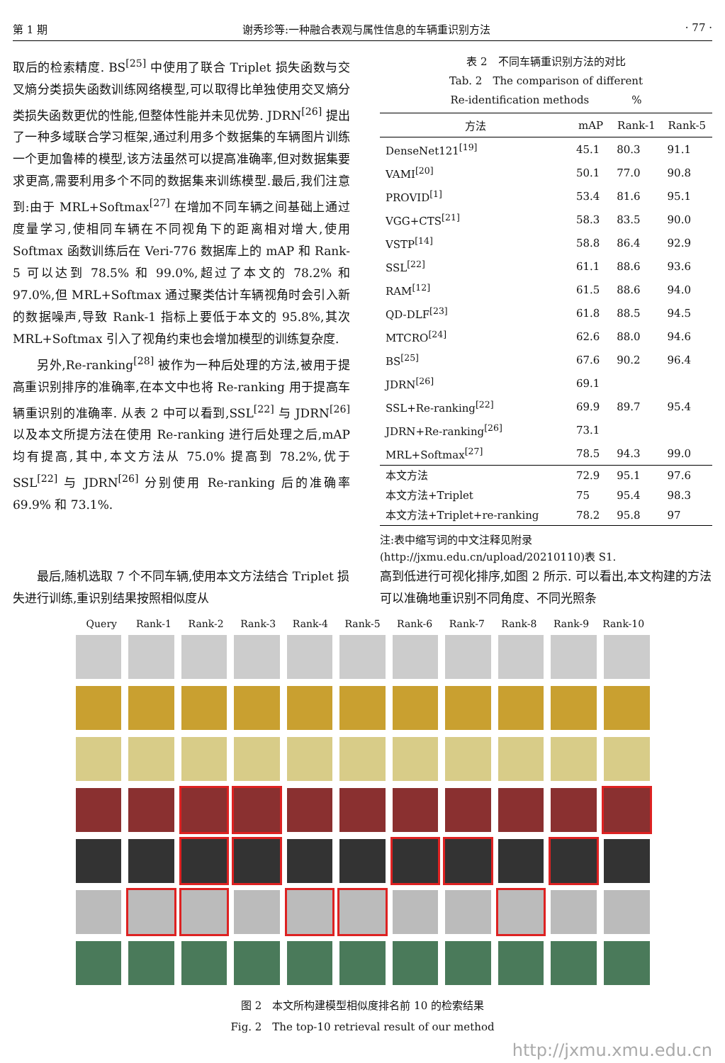第 1 期 谢秀珍等:一种融合表观与属性信息的车辆重识别方法 · 77 ·
取后的检索精度. BS<sup>[25]</sup> 中使用了联合 Triplet 损失函数与交叉熵分类损失函数训练网络模型,可以取得比单独使用交叉熵分类损失函数更优的性能,但整体性能并未见优势. JDRN<sup>[26]</sup> 提出了一种多域联合学习框架,通过利用多个数据集的车辆图片训练一个更加鲁棒的模型,该方法虽然可以提高准确率,但对数据集要求更高,需要利用多个不同的数据集来训练模型.最后,我们注意到:由于 MRL+Softmax<sup>[27]</sup> 在增加不同车辆之间基础上通过度量学习,使相同车辆在不同视角下的距离相对增大,使用 Softmax 函数训练后在 Veri-776 数据库上的 mAP 和 Rank-5 可以达到 78.5% 和 99.0%,超过了本文的 78.2% 和 97.0%,但 MRL+Softmax 通过聚类估计车辆视角时会引入新的数据噪声,导致 Rank-1 指标上要低于本文的 95.8%,其次 MRL+Softmax 引入了视角约束也会增加模型的训练复杂度.
另外,Re-ranking<sup>[28]</sup> 被作为一种后处理的方法,被用于提高重识别排序的准确率,在本文中也将 Re-ranking 用于提高车辆重识别的准确率. 从表 2 中可以看到,SSL<sup>[22]</sup> 与 JDRN<sup>[26]</sup> 以及本文所提方法在使用 Re-ranking 进行后处理之后,mAP 均有提高,其中,本文方法从 75.0% 提高到 78.2%,优于 SSL<sup>[22]</sup> 与 JDRN<sup>[26]</sup> 分别使用 Re-ranking 后的准确率 69.9% 和 73.1%.
表 2　不同车辆重识别方法的对比
Tab. 2　The comparison of different
Re-identification methods　　　　%
| 方法 | mAP | Rank-1 | Rank-5 |
| --- | --- | --- | --- |
| DenseNet121<sup>[19]</sup> | 45.1 | 80.3 | 91.1 |
| VAMI<sup>[20]</sup> | 50.1 | 77.0 | 90.8 |
| PROVID<sup>[1]</sup> | 53.4 | 81.6 | 95.1 |
| VGG+CTS<sup>[21]</sup> | 58.3 | 83.5 | 90.0 |
| VSTP<sup>[14]</sup> | 58.8 | 86.4 | 92.9 |
| SSL<sup>[22]</sup> | 61.1 | 88.6 | 93.6 |
| RAM<sup>[12]</sup> | 61.5 | 88.6 | 94.0 |
| QD-DLF<sup>[23]</sup> | 61.8 | 88.5 | 94.5 |
| MTCRO<sup>[24]</sup> | 62.6 | 88.0 | 94.6 |
| BS<sup>[25]</sup> | 67.6 | 90.2 | 96.4 |
| JDRN<sup>[26]</sup> | 69.1 | | |
| SSL+Re-ranking<sup>[22]</sup> | 69.9 | 89.7 | 95.4 |
| JDRN+Re-ranking<sup>[26]</sup> | 73.1 | | |
| MRL+Softmax<sup>[27]</sup> | 78.5 | 94.3 | 99.0 |
| 本文方法 | 72.9 | 95.1 | 97.6 |
| 本文方法+Triplet | 75 | 95.4 | 98.3 |
| 本文方法+Triplet+re-ranking | 78.2 | 95.8 | 97 |
注:表中缩写词的中文注释见附录(http://jxmu.edu.cn/upload/20210110)表 S1.
最后,随机选取 7 个不同车辆,使用本文方法结合 Triplet 损失进行训练,重识别结果按照相似度从
高到低进行可视化排序,如图 2 所示. 可以看出,本文构建的方法可以准确地重识别不同角度、不同光照条
Query Rank-1 Rank-2 Rank-3 Rank-4 Rank-5 Rank-6 Rank-7 Rank-8 Rank-9 Rank-10
图 2　本文所构建模型相似度排名前 10 的检索结果
Fig. 2　The top-10 retrieval result of our method
http://jxmu.xmu.edu.cn